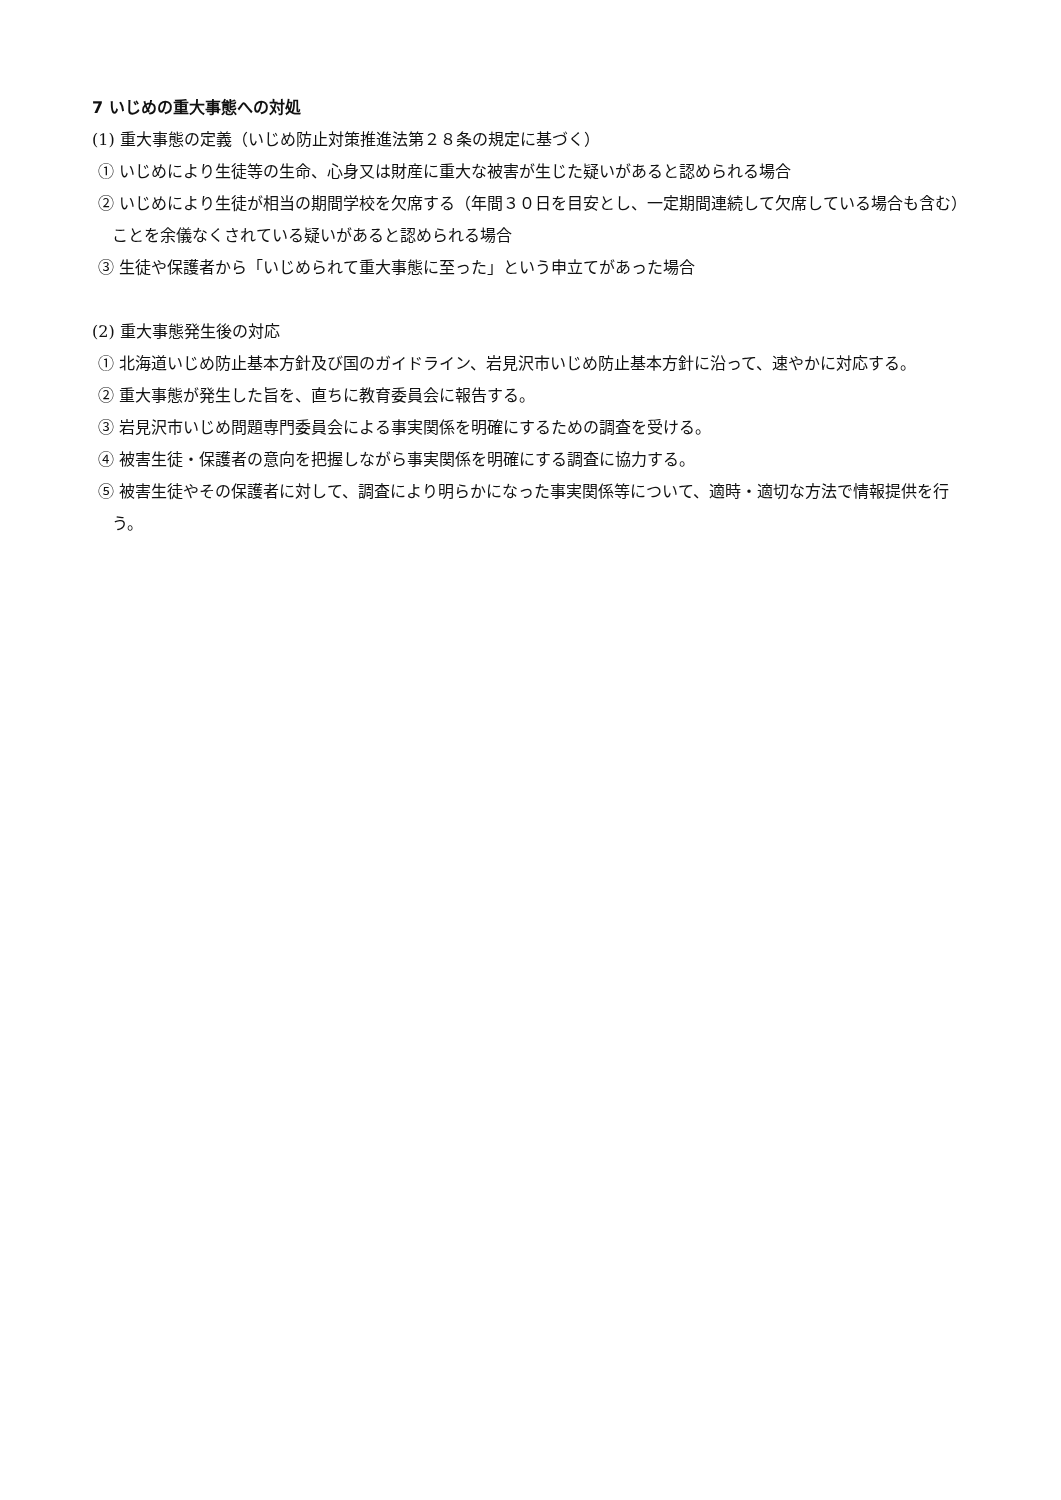7 いじめの重大事態への対処
(1) 重大事態の定義（いじめ防止対策推進法第２８条の規定に基づく）
① いじめにより生徒等の生命、心身又は財産に重大な被害が生じた疑いがあると認められる場合
② いじめにより生徒が相当の期間学校を欠席する（年間３０日を目安とし、一定期間連続して欠席している場合も含む）ことを余儀なくされている疑いがあると認められる場合
③ 生徒や保護者から「いじめられて重大事態に至った」という申立てがあった場合
(2) 重大事態発生後の対応
① 北海道いじめ防止基本方針及び国のガイドライン、岩見沢市いじめ防止基本方針に沿って、速やかに対応する。
② 重大事態が発生した旨を、直ちに教育委員会に報告する。
③ 岩見沢市いじめ問題専門委員会による事実関係を明確にするための調査を受ける。
④ 被害生徒・保護者の意向を把握しながら事実関係を明確にする調査に協力する。
⑤ 被害生徒やその保護者に対して、調査により明らかになった事実関係等について、適時・適切な方法で情報提供を行う。